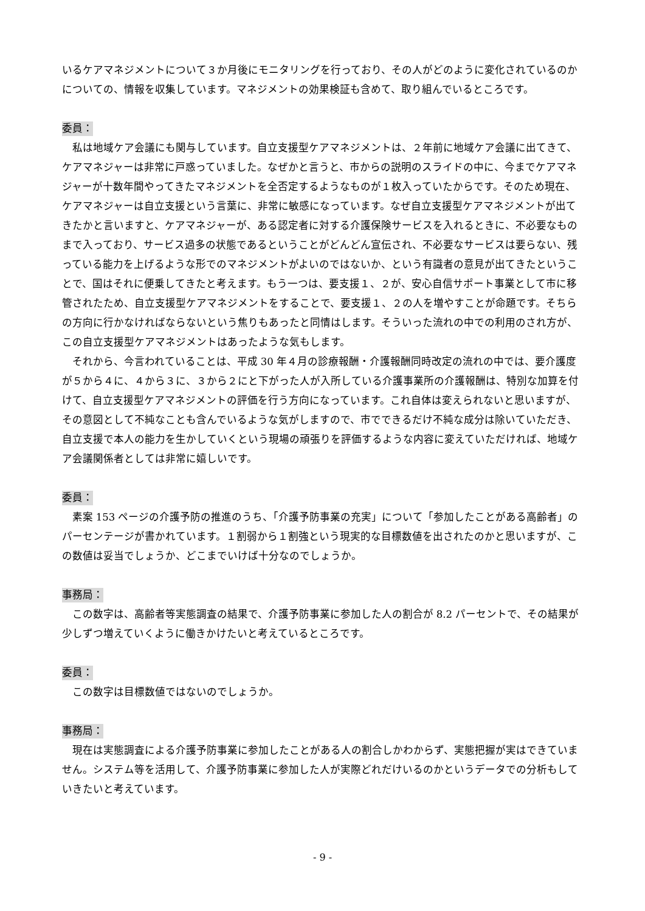いるケアマネジメントについて３か月後にモニタリングを行っており、その人がどのように変化されているのかについての、情報を収集しています。マネジメントの効果検証も含めて、取り組んでいるところです。
委員：
私は地域ケア会議にも関与しています。自立支援型ケアマネジメントは、２年前に地域ケア会議に出てきて、ケアマネジャーは非常に戸惑っていました。なぜかと言うと、市からの説明のスライドの中に、今までケアマネジャーが十数年間やってきたマネジメントを全否定するようなものが１枚入っていたからです。そのため現在、ケアマネジャーは自立支援という言葉に、非常に敏感になっています。なぜ自立支援型ケアマネジメントが出てきたかと言いますと、ケアマネジャーが、ある認定者に対する介護保険サービスを入れるときに、不必要なものまで入っており、サービス過多の状態であるということがどんどん宣伝され、不必要なサービスは要らない、残っている能力を上げるような形でのマネジメントがよいのではないか、という有識者の意見が出てきたということで、国はそれに便乗してきたと考えます。もう一つは、要支援１、２が、安心自信サポート事業として市に移管されたため、自立支援型ケアマネジメントをすることで、要支援１、２の人を増やすことが命題です。そちらの方向に行かなければならないという焦りもあったと同情はします。そういった流れの中での利用のされ方が、この自立支援型ケアマネジメントはあったような気もします。
それから、今言われていることは、平成 30 年４月の診療報酬・介護報酬同時改定の流れの中では、要介護度が５から４に、４から３に、３から２にと下がった人が入所している介護事業所の介護報酬は、特別な加算を付けて、自立支援型ケアマネジメントの評価を行う方向になっています。これ自体は変えられないと思いますが、その意図として不純なことも含んでいるような気がしますので、市でできるだけ不純な成分は除いていただき、自立支援で本人の能力を生かしていくという現場の頑張りを評価するような内容に変えていただければ、地域ケア会議関係者としては非常に嬉しいです。
委員：
素案 153 ページの介護予防の推進のうち、「介護予防事業の充実」について「参加したことがある高齢者」のパーセンテージが書かれています。１割弱から１割強という現実的な目標数値を出されたのかと思いますが、この数値は妥当でしょうか、どこまでいけば十分なのでしょうか。
事務局：
この数字は、高齢者等実態調査の結果で、介護予防事業に参加した人の割合が 8.2 パーセントで、その結果が少しずつ増えていくように働きかけたいと考えているところです。
委員：
この数字は目標数値ではないのでしょうか。
事務局：
現在は実態調査による介護予防事業に参加したことがある人の割合しかわからず、実態把握が実はできていません。システム等を活用して、介護予防事業に参加した人が実際どれだけいるのかというデータでの分析もしていきたいと考えています。
- 9 -